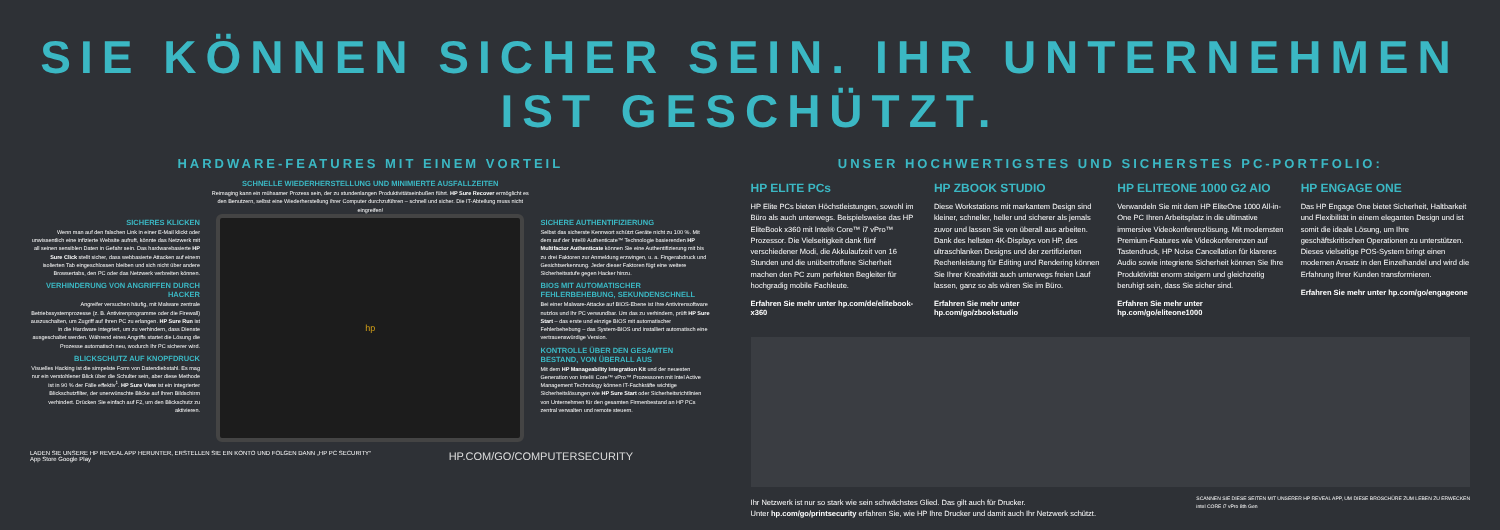SIE KÖNNEN SICHER SEIN. IHR UNTERNEHMEN IST GESCHÜTZT.
HARDWARE-FEATURES MIT EINEM VORTEIL
SCHNELLE WIEDERHERSTELLUNG UND MINIMIERTE AUSFALLZEITEN
Reimaging kann ein mühsamer Prozess sein, der zu stundenlangen Produktivitätseinbußen führt. HP Sure Recover ermöglicht es den Benutzern, selbst eine Wiederherstellung ihrer Computer durchzuführen – schnell und sicher. Die IT-Abteilung muss nicht eingreifen!
SICHERES KLICKEN
Wenn man auf den falschen Link in einer E-Mail klickt oder unwissentlich eine infizierte Website aufruft, könnte das Netzwerk mit all seinen sensiblen Daten in Gefahr sein. Das hardwarebasierte HP Sure Click stellt sicher, dass webbasierte Attacken auf einem isolierten Tab eingeschlossen bleiben und sich nicht über andere Browsertabs, den PC oder das Netzwerk verbreiten können.
VERHINDERUNG VON ANGRIFFEN DURCH HACKER
Angreifer versuchen häufig, mit Malware zentrale Betriebssystemprozesse (z. B. Antivirenprogramme oder die Firewall) auszuschalten, um Zugriff auf Ihren PC zu erlangen. HP Sure Run ist in die Hardware integriert, um zu verhindern, dass Dienste ausgeschaltet werden. Während eines Angriffs startet die Lösung die Prozesse automatisch neu, wodurch Ihr PC sicherer wird.
BLICKSCHUTZ AUF KNOPFDRUCK
Visuelles Hacking ist die simpelste Form von Datendiebstahl. Es mag nur ein verstohlener Blick über die Schulter sein, aber diese Methode ist in 90 % der Fälle effektiv<sup>1</sup>. HP Sure View ist ein integrierter Blickschutzfilter, der unerwünschte Blicke auf Ihren Bildschirm verhindert. Drücken Sie einfach auf F2, um den Blickschutz zu aktivieren.
hp
SICHERE AUTHENTIFIZIERUNG
Selbst das sicherste Kennwort schützt Geräte nicht zu 100 %. Mit dem auf der Intel® Authenticate™ Technologie basierenden HP Multifactor Authenticate können Sie eine Authentifizierung mit bis zu drei Faktoren zur Anmeldung erzwingen, u. a. Fingerabdruck und Gesichtserkennung. Jeder dieser Faktoren fügt eine weitere Sicherheitsstufe gegen Hacker hinzu.
BIOS MIT AUTOMATISCHER FEHLERBEHEBUNG, SEKUNDENSCHNELL
Bei einer Malware-Attacke auf BIOS-Ebene ist Ihre Antivirensoftware nutzlos und Ihr PC verwundbar. Um das zu verhindern, prüft HP Sure Start – das erste und einzige BIOS mit automatischer Fehlerbehebung – das System-BIOS und installiert automatisch eine vertrauenswürdige Version.
KONTROLLE ÜBER DEN GESAMTEN BESTAND, VON ÜBERALL AUS
Mit dem HP Manageability Integration Kit und der neuesten Generation von Intel® Core™ vPro™ Prozessoren mit Intel Active Management Technology können IT-Fachkräfte wichtige Sicherheitslösungen wie HP Sure Start oder Sicherheitsrichtlinien von Unternehmen für den gesamten Firmenbestand an HP PCs zentral verwalten und remote steuern.
LADEN SIE UNSERE HP REVEAL APP HERUNTER, ERSTELLEN SIE EIN KONTO UND FOLGEN DANN „HP PC SECURITY“
App Store Google Play
HP.COM/GO/COMPUTERSECURITY
UNSER HOCHWERTIGSTES UND SICHERSTES PC-PORTFOLIO:
HP ELITE PCs
HP Elite PCs bieten Höchstleistungen, sowohl im Büro als auch unterwegs. Beispielsweise das HP EliteBook x360 mit Intel® Core™ i7 vPro™ Prozessor. Die Vielseitigkeit dank fünf verschiedener Modi, die Akkulaufzeit von 16 Stunden und die unübertroffene Sicherheit machen den PC zum perfekten Begleiter für hochgradig mobile Fachleute.
Erfahren Sie mehr unter hp.com/de/elitebook-x360
HP ZBOOK STUDIO
Diese Workstations mit markantem Design sind kleiner, schneller, heller und sicherer als jemals zuvor und lassen Sie von überall aus arbeiten. Dank des hellsten 4K-Displays von HP, des ultraschlanken Designs und der zertifizierten Rechenleistung für Editing und Rendering können Sie Ihrer Kreativität auch unterwegs freien Lauf lassen, ganz so als wären Sie im Büro.
Erfahren Sie mehr unter hp.com/go/zbookstudio
HP ELITEONE 1000 G2 AIO
Verwandeln Sie mit dem HP EliteOne 1000 All-in-One PC Ihren Arbeitsplatz in die ultimative immersive Videokonferenzlösung. Mit modernsten Premium-Features wie Videokonferenzen auf Tastendruck, HP Noise Cancellation für klareres Audio sowie integrierte Sicherheit können Sie Ihre Produktivität enorm steigern und gleichzeitig beruhigt sein, dass Sie sicher sind.
Erfahren Sie mehr unter hp.com/go/eliteone1000
HP ENGAGE ONE
Das HP Engage One bietet Sicherheit, Haltbarkeit und Flexibilität in einem eleganten Design und ist somit die ideale Lösung, um Ihre geschäftskritischen Operationen zu unterstützen. Dieses vielseitige POS-System bringt einen modernen Ansatz in den Einzelhandel und wird die Erfahrung Ihrer Kunden transformieren.
Erfahren Sie mehr unter hp.com/go/engageone
Ihr Netzwerk ist nur so stark wie sein schwächstes Glied. Das gilt auch für Drucker.
Unter hp.com/go/printsecurity erfahren Sie, wie HP Ihre Drucker und damit auch Ihr Netzwerk schützt.
SCANNEN SIE DIESE SEITEN MIT UNSERER HP REVEAL APP, UM DIESE BROSCHÜRE ZUM LEBEN ZU ERWECKEN
intel CORE i7 vPro 8th Gen